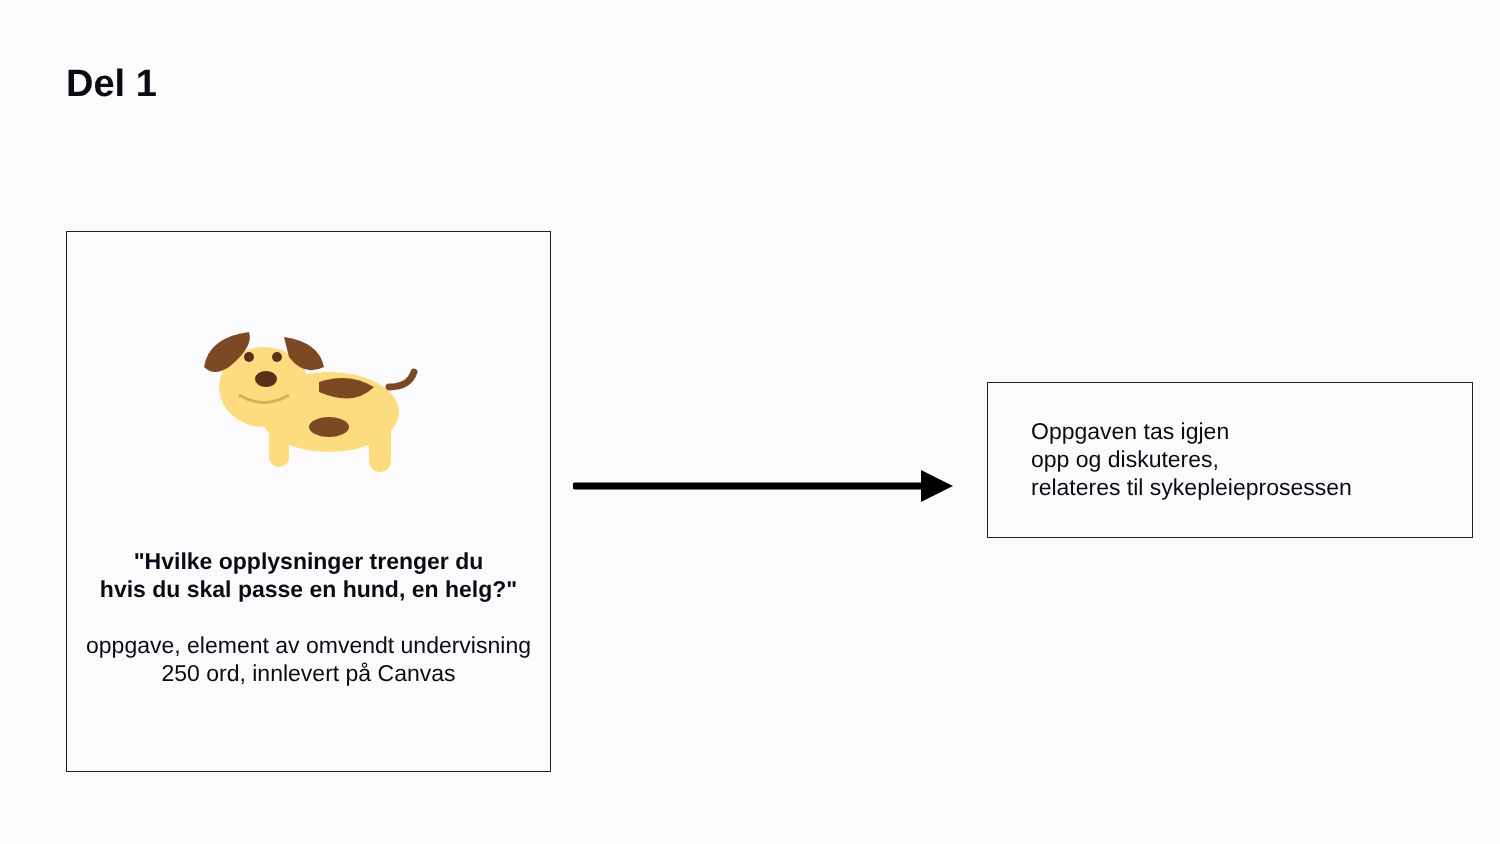Del 1
"Hvilke opplysninger trenger du
hvis du skal passe en hund, en helg?"
oppgave, element av omvendt undervisning
250 ord, innlevert på Canvas
Oppgaven tas igjen
opp og diskuteres,
relateres til sykepleieprosessen